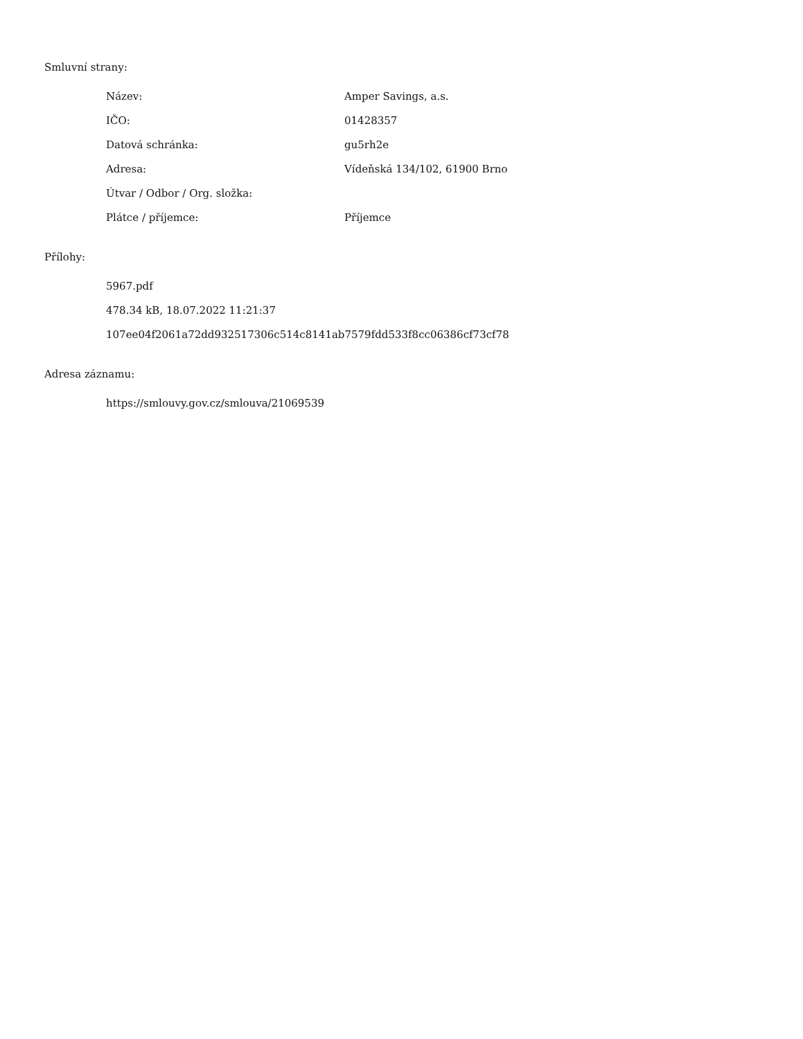Smluvní strany:
| Název: | Amper Savings, a.s. |
| IČO: | 01428357 |
| Datová schránka: | gu5rh2e |
| Adresa: | Vídeňská 134/102, 61900 Brno |
| Útvar / Odbor / Org. složka: | |
| Plátce / příjemce: | Příjemce |
Přílohy:
5967.pdf
478.34 kB, 18.07.2022 11:21:37
107ee04f2061a72dd932517306c514c8141ab7579fdd533f8cc06386cf73cf78
Adresa záznamu:
https://smlouvy.gov.cz/smlouva/21069539